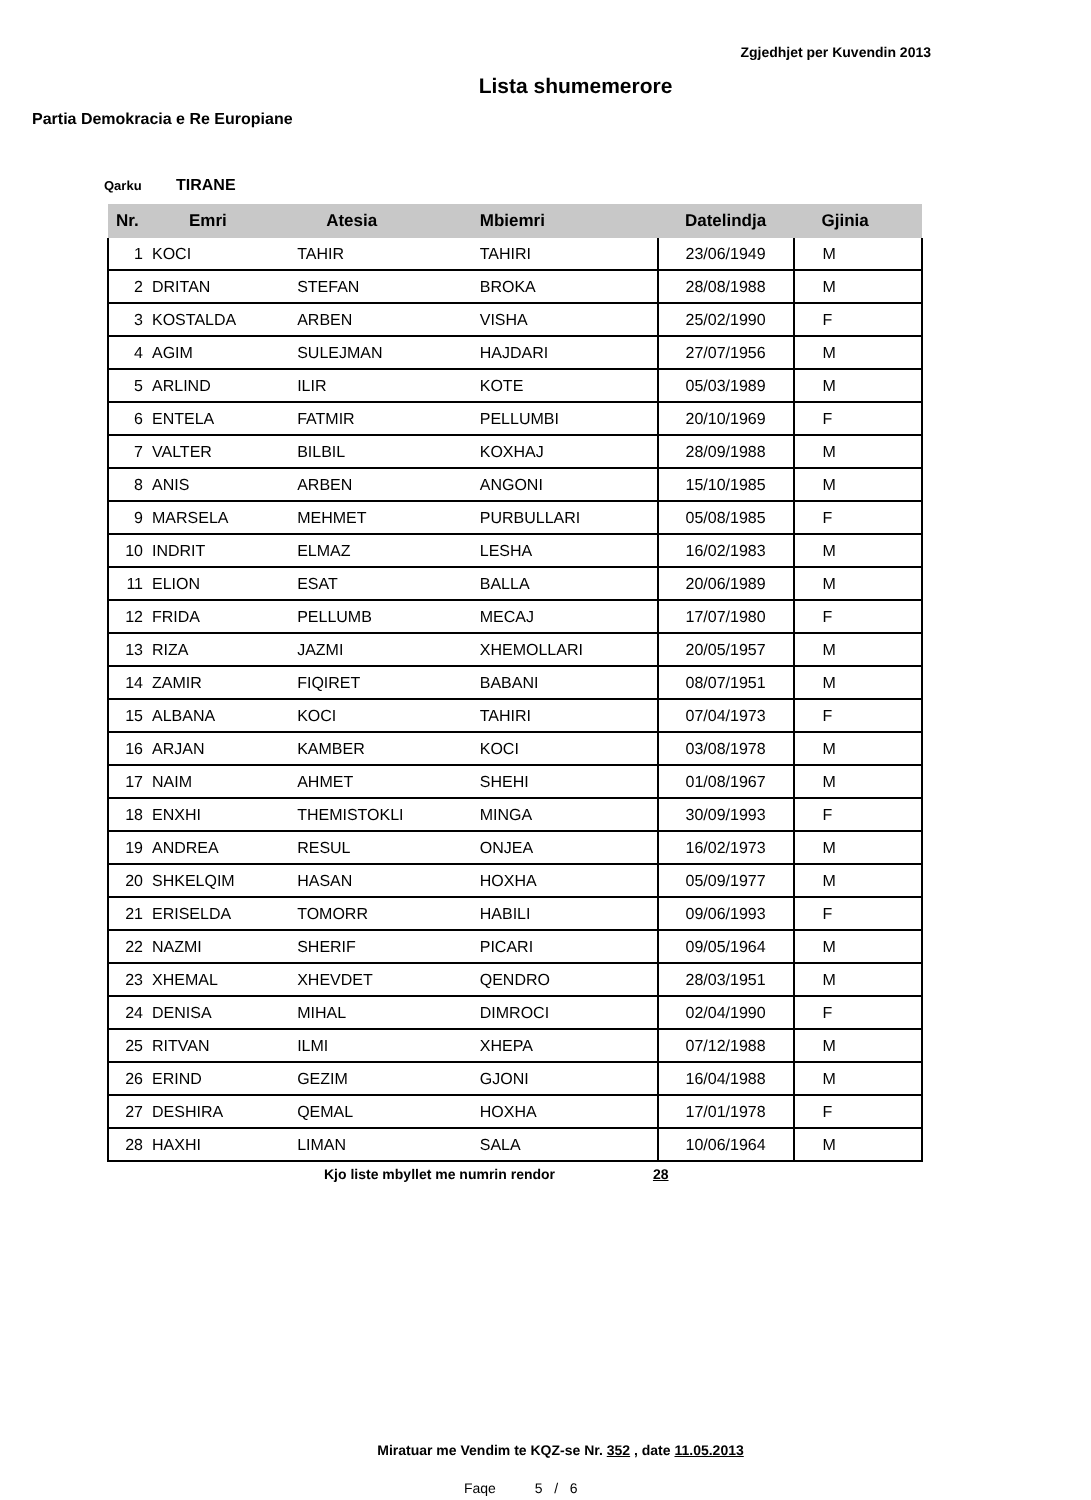Zgjedhjet per Kuvendin 2013
Lista shumemerore
Partia Demokracia e Re Europiane
Qarku TIRANE
| Nr. | Emri | Atesia | Mbiemri | Datelindja | Gjinia |
| --- | --- | --- | --- | --- | --- |
| 1 | KOCI | TAHIR | TAHIRI | 23/06/1949 | M |
| 2 | DRITAN | STEFAN | BROKA | 28/08/1988 | M |
| 3 | KOSTALDA | ARBEN | VISHA | 25/02/1990 | F |
| 4 | AGIM | SULEJMAN | HAJDARI | 27/07/1956 | M |
| 5 | ARLIND | ILIR | KOTE | 05/03/1989 | M |
| 6 | ENTELA | FATMIR | PELLUMBI | 20/10/1969 | F |
| 7 | VALTER | BILBIL | KOXHAJ | 28/09/1988 | M |
| 8 | ANIS | ARBEN | ANGONI | 15/10/1985 | M |
| 9 | MARSELA | MEHMET | PURBULLARI | 05/08/1985 | F |
| 10 | INDRIT | ELMAZ | LESHA | 16/02/1983 | M |
| 11 | ELION | ESAT | BALLA | 20/06/1989 | M |
| 12 | FRIDA | PELLUMB | MECAJ | 17/07/1980 | F |
| 13 | RIZA | JAZMI | XHEMOLLARI | 20/05/1957 | M |
| 14 | ZAMIR | FIQIRET | BABANI | 08/07/1951 | M |
| 15 | ALBANA | KOCI | TAHIRI | 07/04/1973 | F |
| 16 | ARJAN | KAMBER | KOCI | 03/08/1978 | M |
| 17 | NAIM | AHMET | SHEHI | 01/08/1967 | M |
| 18 | ENXHI | THEMISTOKLI | MINGA | 30/09/1993 | F |
| 19 | ANDREA | RESUL | ONJEA | 16/02/1973 | M |
| 20 | SHKELQIM | HASAN | HOXHA | 05/09/1977 | M |
| 21 | ERISELDA | TOMORR | HABILI | 09/06/1993 | F |
| 22 | NAZMI | SHERIF | PICARI | 09/05/1964 | M |
| 23 | XHEMAL | XHEVDET | QENDRO | 28/03/1951 | M |
| 24 | DENISA | MIHAL | DIMROCI | 02/04/1990 | F |
| 25 | RITVAN | ILMI | XHEPA | 07/12/1988 | M |
| 26 | ERIND | GEZIM | GJONI | 16/04/1988 | M |
| 27 | DESHIRA | QEMAL | HOXHA | 17/01/1978 | F |
| 28 | HAXHI | LIMAN | SALA | 10/06/1964 | M |
Kjo liste mbyllet me numrin rendor 28
Miratuar me Vendim te KQZ-se Nr. 352 , date 11.05.2013
Faqe 5 / 6